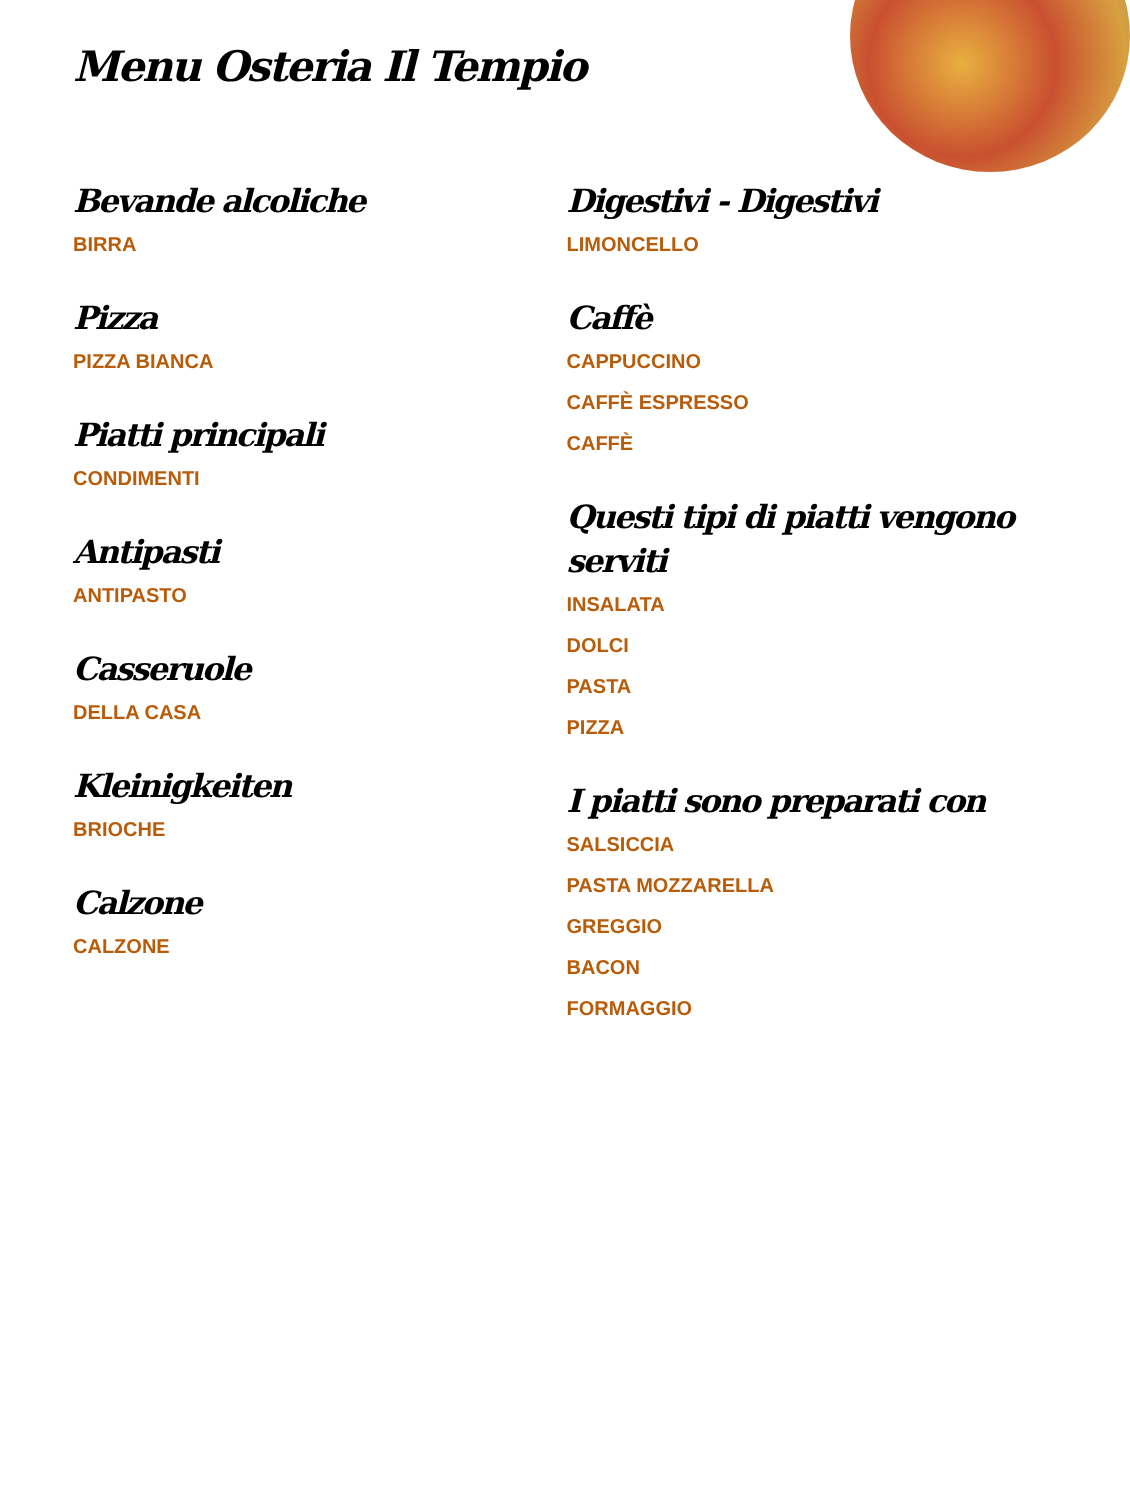Menu Osteria Il Tempio
Bevande alcoliche
BIRRA
Pizza
PIZZA BIANCA
Piatti principali
CONDIMENTI
Antipasti
ANTIPASTO
Casseruole
DELLA CASA
Kleinigkeiten
BRIOCHE
Calzone
CALZONE
Digestivi - Digestivi
LIMONCELLO
Caffè
CAPPUCCINO
CAFFÈ ESPRESSO
CAFFÈ
Questi tipi di piatti vengono serviti
INSALATA
DOLCI
PASTA
PIZZA
I piatti sono preparati con
SALSICCIA
PASTA MOZZARELLA
GREGGIO
BACON
FORMAGGIO